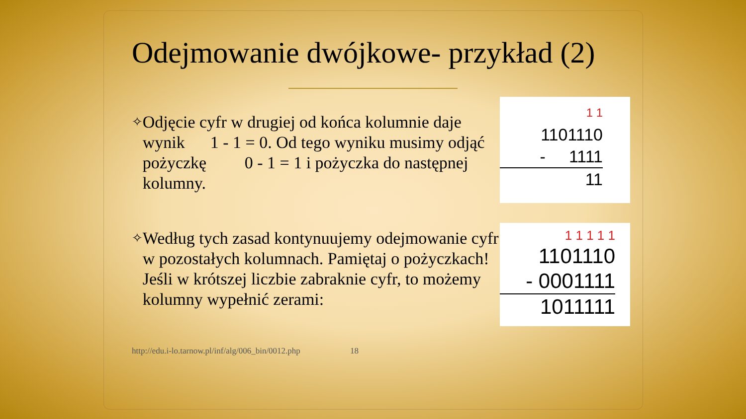Odejmowanie dwójkowe- przykład (2)
✧ Odjęcie cyfr w drugiej od końca kolumnie daje wynik 1 - 1 = 0. Od tego wyniku musimy odjąć pożyczkę 0 - 1 = 1 i pożyczka do następnej kolumny.
1 1
1101110
- 1111
11
✧ Według tych zasad kontynuujemy odejmowanie cyfr w pozostałych kolumnach. Pamiętaj o pożyczkach! Jeśli w krótszej liczbie zabraknie cyfr, to możemy kolumny wypełnić zerami:
1 1 1 1 1
1101110
- 0001111
1011111
http://edu.i-lo.tarnow.pl/inf/alg/006_bin/0012.php 18